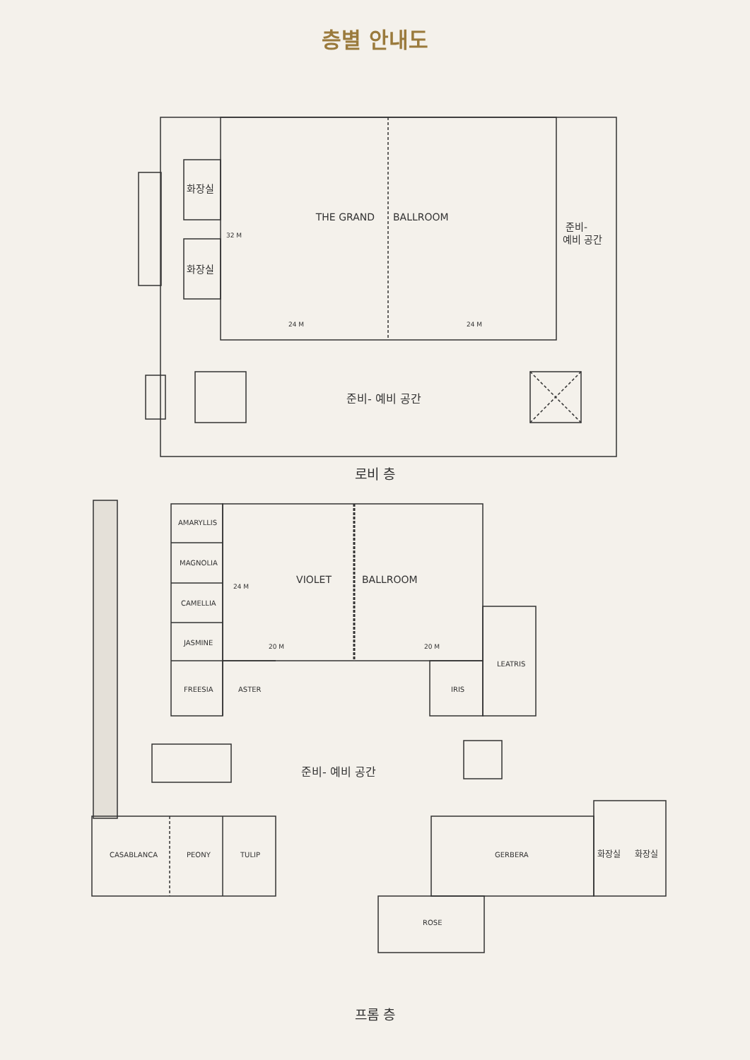층별 안내도
THE GRAND
BALLROOM
화장실
화장실
32 M
24 M
24 M
준비-
예비 공간
준비- 예비 공간
로비 층
VIOLET
BALLROOM
AMARYLLIS
MAGNOLIA
CAMELLIA
JASMINE
24 M
20 M
20 M
LEATRIS
FREESIA
ASTER
IRIS
준비- 예비 공간
CASABLANCA
PEONY
TULIP
GERBERA
화장실
화장실
ROSE
프롬 층